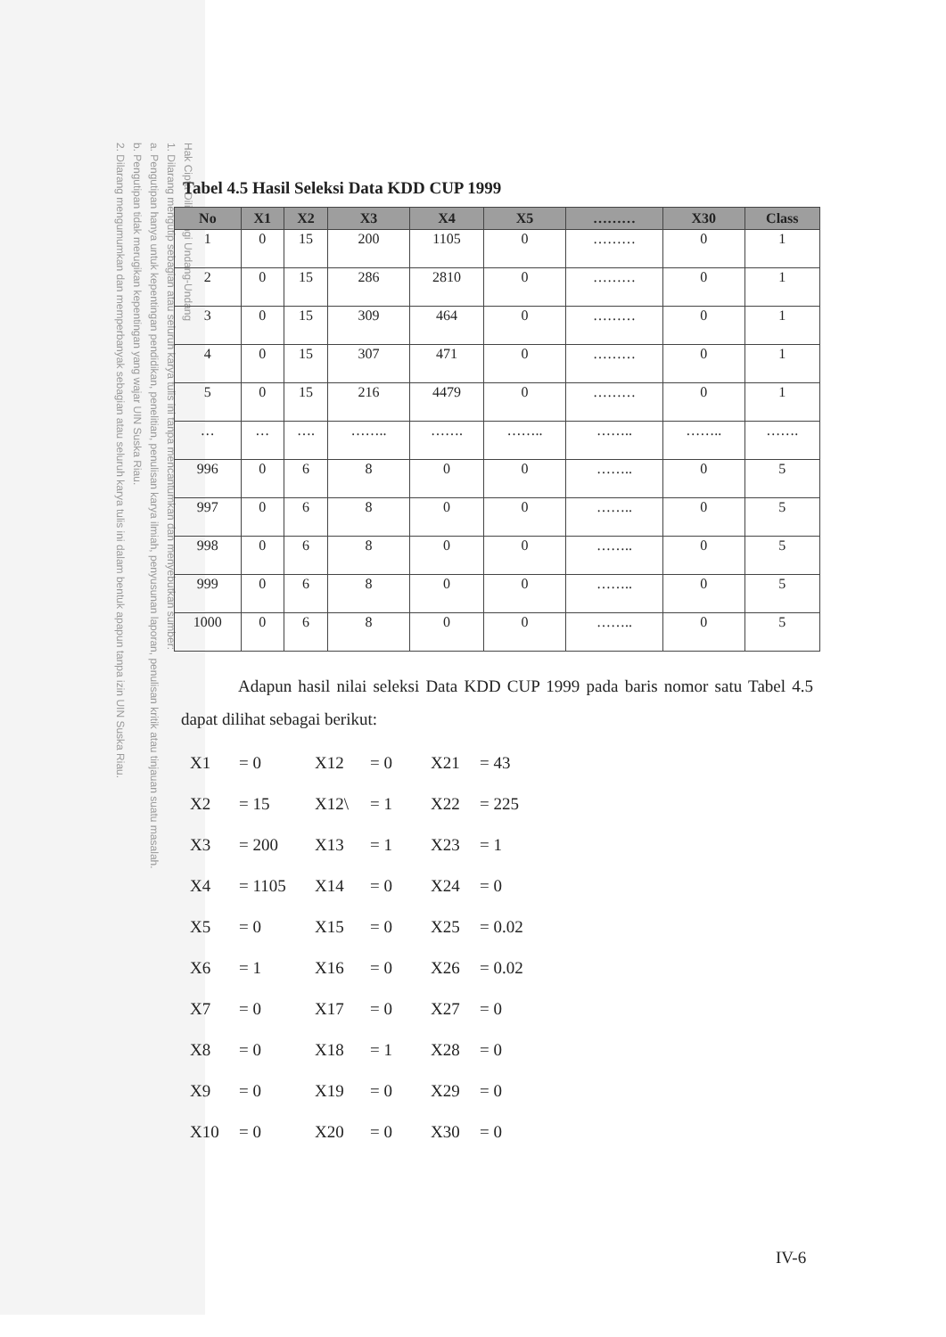Hak Cipta Dilindungi Undang-Undang
1. Dilarang mengutip sebagian atau seluruh karya tulis ini tanpa mencantumkan dan menyebutkan sumber:
a. Pengutipan hanya untuk kepentingan pendidikan, penelitian, penulisan karya ilmiah, penyusunan laporan, penulisan kritik atau tinjauan suatu masalah.
b. Pengutipan tidak merugikan kepentingan yang wajar UIN Suska Riau.
2. Dilarang mengumumkan dan memperbanyak sebagian atau seluruh karya tulis ini dalam bentuk apapun tanpa izin UIN Suska Riau.
Tabel 4.5 Hasil Seleksi Data KDD CUP 1999
| No | X1 | X2 | X3 | X4 | X5 | ……… | X30 | Class |
| --- | --- | --- | --- | --- | --- | --- | --- | --- |
| 1 | 0 | 15 | 200 | 1105 | 0 | ……… | 0 | 1 |
| 2 | 0 | 15 | 286 | 2810 | 0 | ……… | 0 | 1 |
| 3 | 0 | 15 | 309 | 464 | 0 | ……… | 0 | 1 |
| 4 | 0 | 15 | 307 | 471 | 0 | ……… | 0 | 1 |
| 5 | 0 | 15 | 216 | 4479 | 0 | ……… | 0 | 1 |
| … | … | …. | …….. | ……. | …….. | …….. | …….. | ……. |
| 996 | 0 | 6 | 8 | 0 | 0 | …….. | 0 | 5 |
| 997 | 0 | 6 | 8 | 0 | 0 | …….. | 0 | 5 |
| 998 | 0 | 6 | 8 | 0 | 0 | …….. | 0 | 5 |
| 999 | 0 | 6 | 8 | 0 | 0 | …….. | 0 | 5 |
| 1000 | 0 | 6 | 8 | 0 | 0 | …….. | 0 | 5 |
Adapun hasil nilai seleksi Data KDD CUP 1999 pada baris nomor satu Tabel 4.5 dapat dilihat sebagai berikut:
X1 = 0 X12 = 0 X21 = 43
X2 = 15 X12\ = 1 X22 = 225
X3 = 200 X13 = 1 X23 = 1
X4 = 1105 X14 = 0 X24 = 0
X5 = 0 X15 = 0 X25 = 0.02
X6 = 1 X16 = 0 X26 = 0.02
X7 = 0 X17 = 0 X27 = 0
X8 = 0 X18 = 1 X28 = 0
X9 = 0 X19 = 0 X29 = 0
X10 = 0 X20 = 0 X30 = 0
IV-6